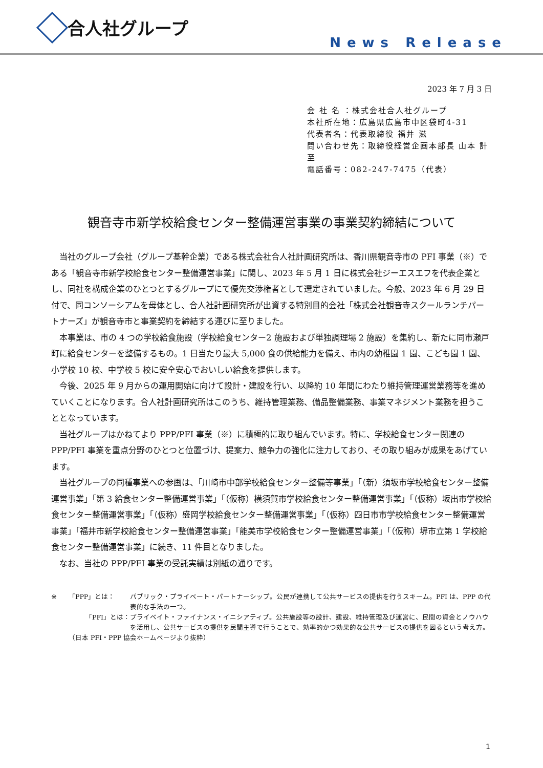合人社グループ
News Release
2023 年 7 月 3 日
会 社 名 ：株式会社合人社グループ
本社所在地：広島県広島市中区袋町4-31
代表者名：代表取締役 福井 滋
問い合わせ先：取締役経営企画本部長 山本 計至
電話番号：082-247-7475（代表）
観音寺市新学校給食センター整備運営事業の事業契約締結について
当社のグループ会社（グループ基幹企業）である株式会社合人社計画研究所は、香川県観音寺市の PFI 事業（※）である「観音寺市新学校給食センター整備運営事業」に関し、2023 年 5 月 1 日に株式会社ジーエスエフを代表企業とし、同社を構成企業のひとつとするグループにて優先交渉権者として選定されていました。今般、2023 年 6 月 29 日付で、同コンソーシアムを母体とし、合人社計画研究所が出資する特別目的会社「株式会社観音寺スクールランチパートナーズ」が観音寺市と事業契約を締結する運びに至りました。
本事業は、市の 4 つの学校給食施設（学校給食センター2 施設および単独調理場 2 施設）を集約し、新たに同市瀬戸町に給食センターを整備するもの。1 日当たり最大 5,000 食の供給能力を備え、市内の幼稚園 1 園、こども園 1 園、小学校 10 校、中学校 5 校に安全安心でおいしい給食を提供します。
今後、2025 年 9 月からの運用開始に向けて設計・建設を行い、以降約 10 年間にわたり維持管理運営業務等を進めていくことになります。合人社計画研究所はこのうち、維持管理業務、備品整備業務、事業マネジメント業務を担うこととなっています。
当社グループはかねてより PPP/PFI 事業（※）に積極的に取り組んでいます。特に、学校給食センター関連の PPP/PFI 事業を重点分野のひとつと位置づけ、提案力、競争力の強化に注力しており、その取り組みが成果をあげています。
当社グループの同種事業への参画は、「川崎市中部学校給食センター整備等事業」「（新）須坂市学校給食センター整備運営事業」「第 3 給食センター整備運営事業」「（仮称）横須賀市学校給食センター整備運営事業」「（仮称）坂出市学校給食センター整備運営事業」「（仮称）盛岡学校給食センター整備運営事業」「（仮称）四日市市学校給食センター整備運営事業」「福井市新学校給食センター整備運営事業」「能美市学校給食センター整備運営事業」「（仮称）堺市立第 1 学校給食センター整備運営事業」に続き、11 件目となりました。
なお、当社の PPP/PFI 事業の受託実績は別紙の通りです。
| ※ | 「PPP」とは： | パブリック・プライベート・パートナーシップ。公民が連携して公共サービスの提供を行うスキーム。PFI は、PPP の代表的な手法の一つ。 |
| | 「PFI」とは： | プライベイト・ファイナンス・イニシアティブ。公共施設等の設計、建設、維持管理及び運営に、民間の資金とノウハウを活用し、公共サービスの提供を民間主導で行うことで、効率的かつ効果的な公共サービスの提供を図るという考え方。 |
| | （日本 PFI・PPP 協会ホームページより抜粋） | |
1